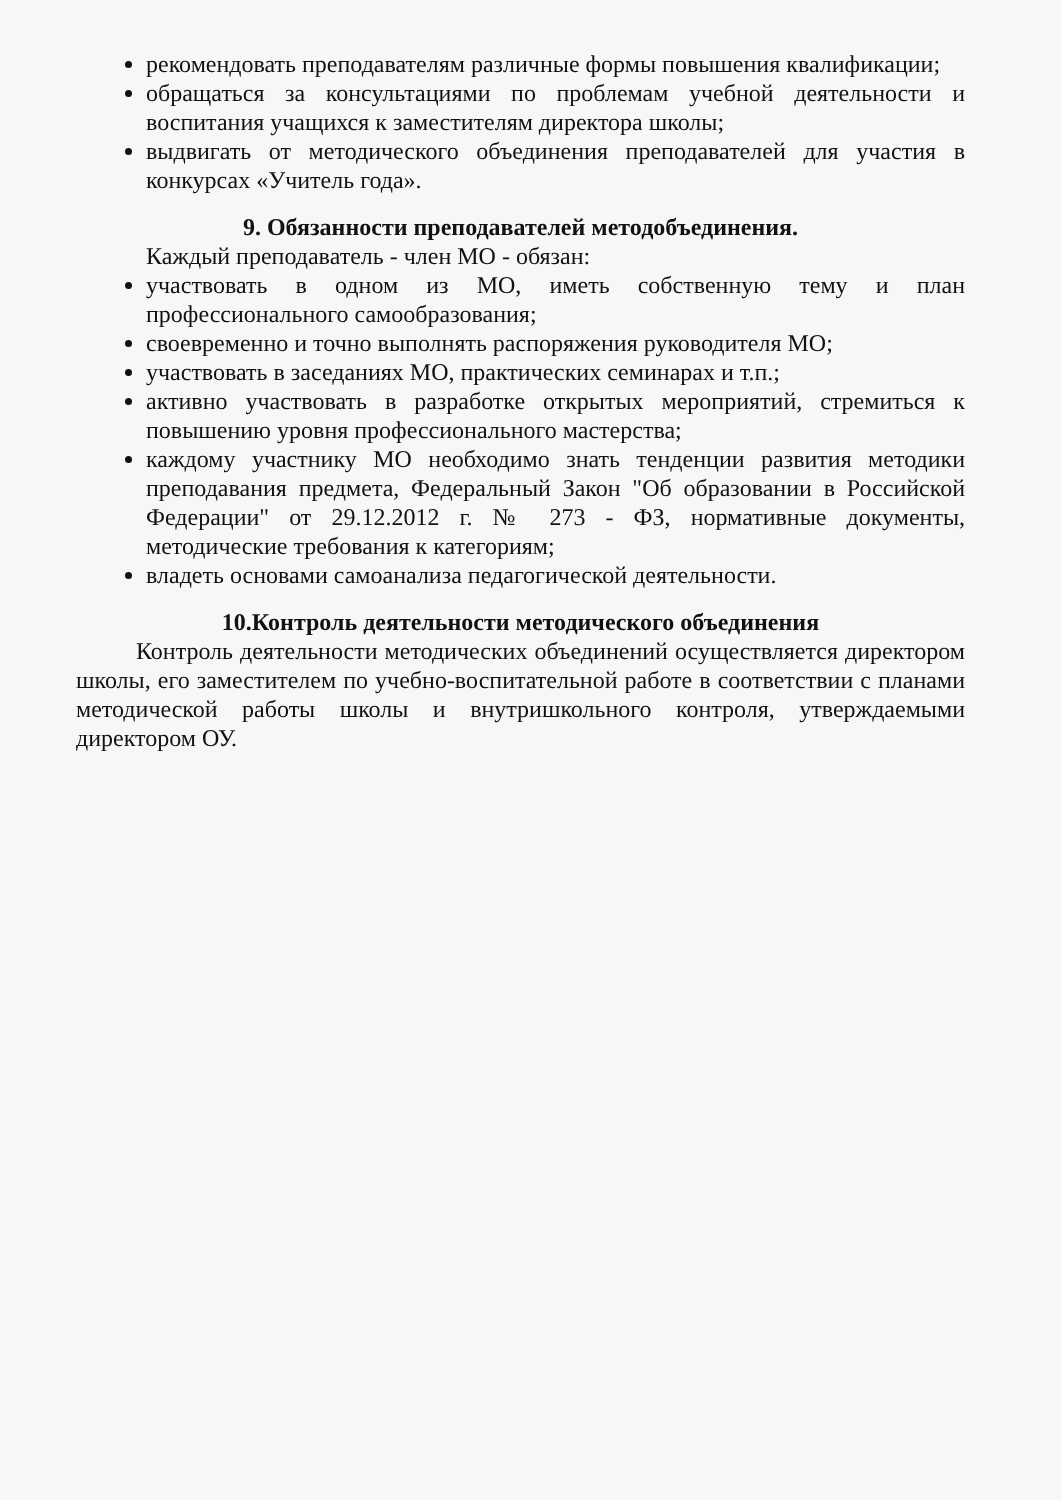рекомендовать преподавателям различные формы повышения квалификации;
обращаться за консультациями по проблемам учебной деятельности и воспитания учащихся к заместителям директора школы;
выдвигать от методического объединения преподавателей для участия в конкурсах «Учитель года».
9. Обязанности преподавателей методобъединения.
Каждый преподаватель - член МО - обязан:
участвовать в одном из МО, иметь собственную тему и план профессионального самообразования;
своевременно и точно выполнять распоряжения руководителя МО;
участвовать в заседаниях МО, практических семинарах и т.п.;
активно участвовать в разработке открытых мероприятий, стремиться к повышению уровня профессионального мастерства;
каждому участнику МО необходимо знать тенденции развития методики преподавания предмета, Федеральный Закон "Об образовании в Российской Федерации" от 29.12.2012 г. № 273 - ФЗ, нормативные документы, методические требования к категориям;
владеть основами самоанализа педагогической деятельности.
10.Контроль деятельности методического объединения
Контроль деятельности методических объединений осуществляется директором школы, его заместителем по учебно-воспитательной работе в соответствии с планами методической работы школы и внутришкольного контроля, утверждаемыми директором ОУ.